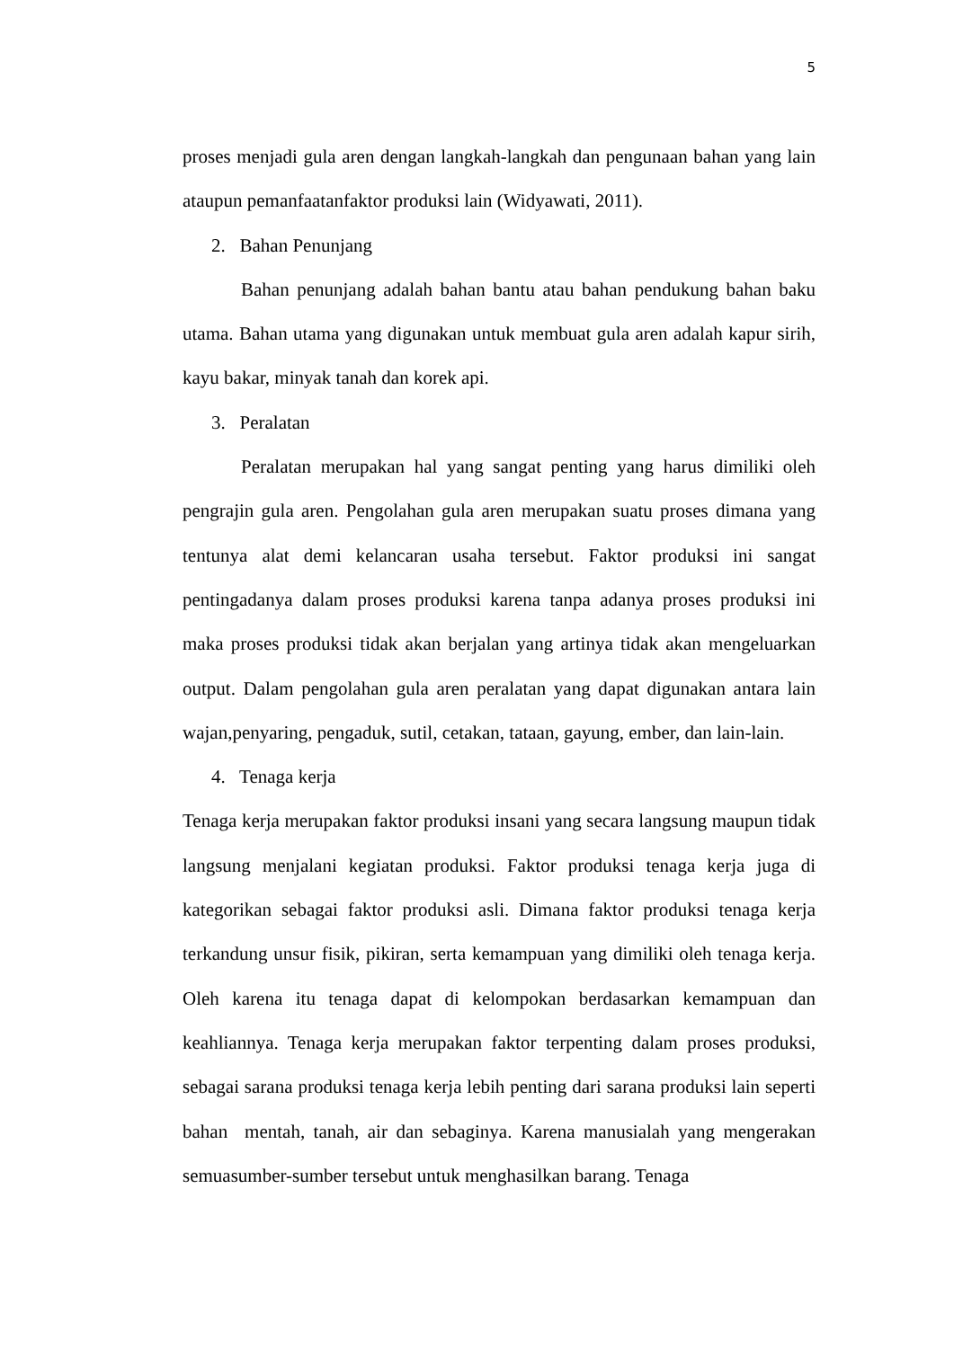5
proses menjadi gula aren dengan langkah-langkah dan pengunaan bahan yang lain ataupun pemanfaatanfaktor produksi lain (Widyawati, 2011).
2. Bahan Penunjang
Bahan penunjang adalah bahan bantu atau bahan pendukung bahan baku utama. Bahan utama yang digunakan untuk membuat gula aren adalah kapur sirih, kayu bakar, minyak tanah dan korek api.
3. Peralatan
Peralatan merupakan hal yang sangat penting yang harus dimiliki oleh pengrajin gula aren. Pengolahan gula aren merupakan suatu proses dimana yang tentunya alat demi kelancaran usaha tersebut. Faktor produksi ini sangat pentingadanya dalam proses produksi karena tanpa adanya proses produksi ini maka proses produksi tidak akan berjalan yang artinya tidak akan mengeluarkan output. Dalam pengolahan gula aren peralatan yang dapat digunakan antara lain wajan,penyaring, pengaduk, sutil, cetakan, tataan, gayung, ember, dan lain-lain.
4. Tenaga kerja
Tenaga kerja merupakan faktor produksi insani yang secara langsung maupun tidak langsung menjalani kegiatan produksi. Faktor produksi tenaga kerja juga di kategorikan sebagai faktor produksi asli. Dimana faktor produksi tenaga kerja terkandung unsur fisik, pikiran, serta kemampuan yang dimiliki oleh tenaga kerja. Oleh karena itu tenaga dapat di kelompokan berdasarkan kemampuan dan keahliannya. Tenaga kerja merupakan faktor terpenting dalam proses produksi, sebagai sarana produksi tenaga kerja lebih penting dari sarana produksi lain seperti bahan mentah, tanah, air dan sebaginya. Karena manusialah yang mengerakan semuasumber-sumber tersebut untuk menghasilkan barang. Tenaga